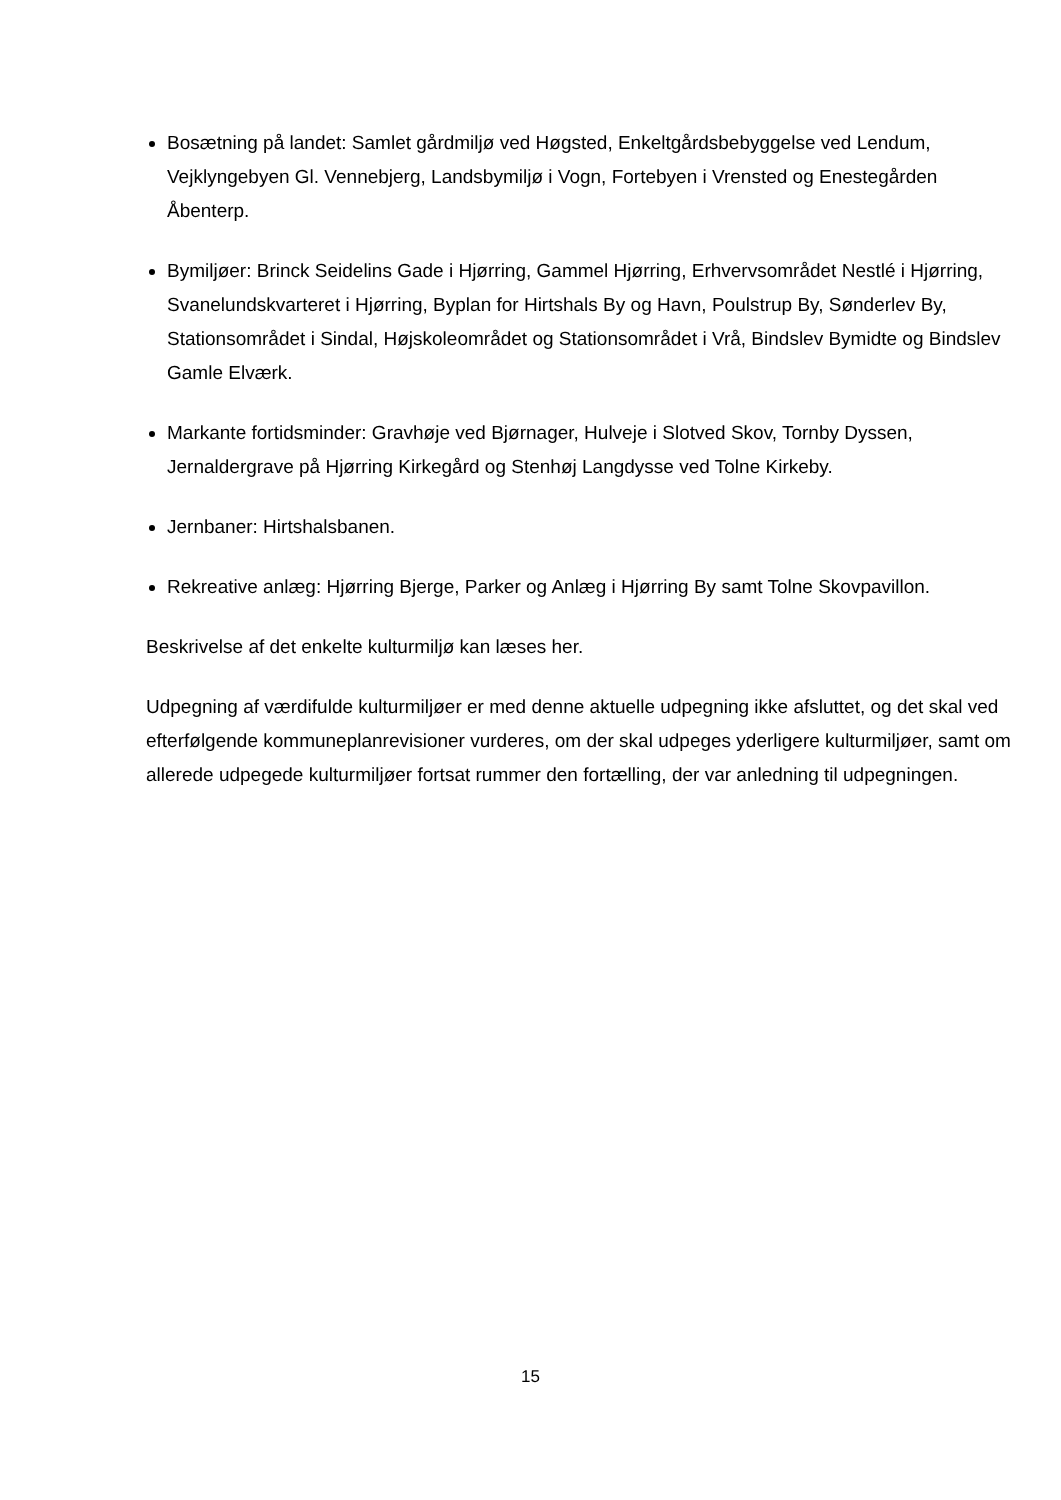Bosætning på landet: Samlet gårdmiljø ved Høgsted, Enkeltgårdsbebyggelse ved Lendum, Vejklyngebyen Gl. Vennebjerg, Landsbymiljø i Vogn, Fortebyen i Vrensted og Enestegården Åbenterp.
Bymiljøer: Brinck Seidelins Gade i Hjørring, Gammel Hjørring, Erhvervsområdet Nestlé i Hjørring, Svanelundskvarteret i Hjørring, Byplan for Hirtshals By og Havn, Poulstrup By, Sønderlev By, Stationsområdet i Sindal, Højskoleområdet og Stationsområdet i Vrå, Bindslev Bymidte og Bindslev Gamle Elværk.
Markante fortidsminder: Gravhøje ved Bjørnager, Hulveje i Slotved Skov, Tornby Dyssen, Jernaldergrave på Hjørring Kirkegård og Stenhøj Langdysse ved Tolne Kirkeby.
Jernbaner: Hirtshalsbanen.
Rekreative anlæg: Hjørring Bjerge, Parker og Anlæg i Hjørring By samt Tolne Skovpavillon.
Beskrivelse af det enkelte kulturmiljø kan læses her.
Udpegning af værdifulde kulturmiljøer er med denne aktuelle udpegning ikke afsluttet, og det skal ved efterfølgende kommuneplanrevisioner vurderes, om der skal udpeges yderligere kulturmiljøer, samt om allerede udpegede kulturmiljøer fortsat rummer den fortælling, der var anledning til udpegningen.
15